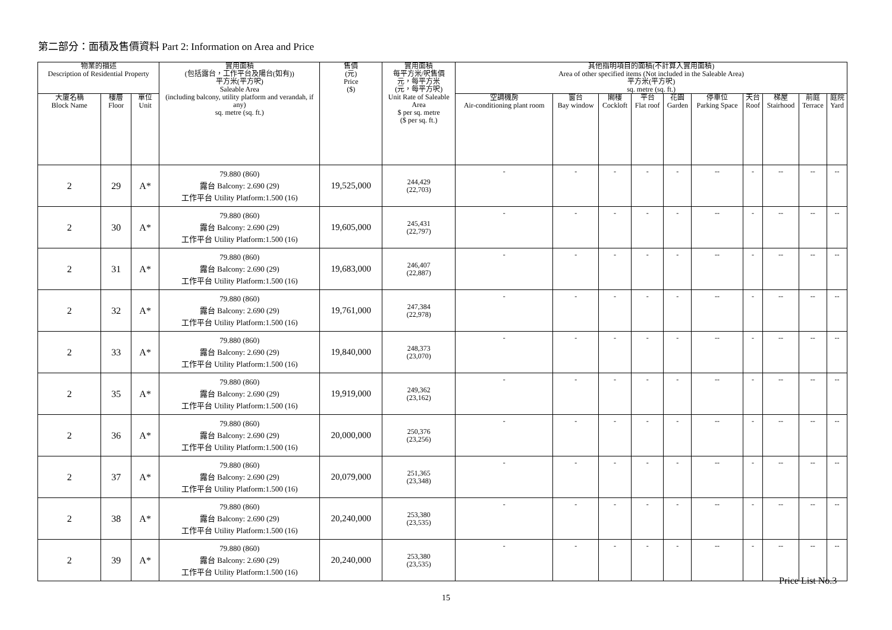第二部分：面積及售價資料 Part 2: Information on Area and Price
| 物業的描述 Description of Residential Property | | | 實用面積 (包括露台，工作平台及陽台(如有)) 平方米(平方呎) Saleable Area (including balcony, utility platform and verandah, if any) sq. metre (sq. ft.) | 售價 (元) Price ($) | 實用面積 每平方米/呎售價 元，每平方米 (元，每平方呎) Unit Rate of Saleable Area $ per sq. metre ($ per sq. ft.) | 其他指明項目的面積(不計算入實用面積) Area of other specified items (Not included in the Saleable Area) 平方米(平方呎) sq. metre (sq. ft.) | | | | | | | | | |
| --- | --- | --- | --- | --- | --- | --- | --- | --- | --- | --- | --- | --- | --- | --- | --- |
| 大廈名稱 Block Name | 樓層 Floor | 單位 Unit | | | | 空調機房 Air-conditioning plant room | 窗台 Bay window | 閣樓 Cockloft | 平台 Flat roof | 花園 Garden | 停車位 Parking Space | 天台 Roof | 梯屋 Stairhood | 前庭 Terrace | 庭院 Yard |
| 2 | 29 | A* | 79.880 (860) 露台 Balcony: 2.690 (29) 工作平台 Utility Platform:1.500 (16) | 19,525,000 | 244,429 (22,703) | - | - | - | - | - | -- | - | -- | -- | -- |
| 2 | 30 | A* | 79.880 (860) 露台 Balcony: 2.690 (29) 工作平台 Utility Platform:1.500 (16) | 19,605,000 | 245,431 (22,797) | - | - | - | - | - | -- | - | -- | -- | -- |
| 2 | 31 | A* | 79.880 (860) 露台 Balcony: 2.690 (29) 工作平台 Utility Platform:1.500 (16) | 19,683,000 | 246,407 (22,887) | - | - | - | - | - | -- | - | -- | -- | -- |
| 2 | 32 | A* | 79.880 (860) 露台 Balcony: 2.690 (29) 工作平台 Utility Platform:1.500 (16) | 19,761,000 | 247,384 (22,978) | - | - | - | - | - | -- | - | -- | -- | -- |
| 2 | 33 | A* | 79.880 (860) 露台 Balcony: 2.690 (29) 工作平台 Utility Platform:1.500 (16) | 19,840,000 | 248,373 (23,070) | - | - | - | - | - | -- | - | -- | -- | -- |
| 2 | 35 | A* | 79.880 (860) 露台 Balcony: 2.690 (29) 工作平台 Utility Platform:1.500 (16) | 19,919,000 | 249,362 (23,162) | - | - | - | - | - | -- | - | -- | -- | -- |
| 2 | 36 | A* | 79.880 (860) 露台 Balcony: 2.690 (29) 工作平台 Utility Platform:1.500 (16) | 20,000,000 | 250,376 (23,256) | - | - | - | - | - | -- | - | -- | -- | -- |
| 2 | 37 | A* | 79.880 (860) 露台 Balcony: 2.690 (29) 工作平台 Utility Platform:1.500 (16) | 20,079,000 | 251,365 (23,348) | - | - | - | - | - | -- | - | -- | -- | -- |
| 2 | 38 | A* | 79.880 (860) 露台 Balcony: 2.690 (29) 工作平台 Utility Platform:1.500 (16) | 20,240,000 | 253,380 (23,535) | - | - | - | - | - | -- | - | -- | -- | -- |
| 2 | 39 | A* | 79.880 (860) 露台 Balcony: 2.690 (29) 工作平台 Utility Platform:1.500 (16) | 20,240,000 | 253,380 (23,535) | - | - | - | - | - | -- | - | -- | -- | -- |
Price List No.3
15